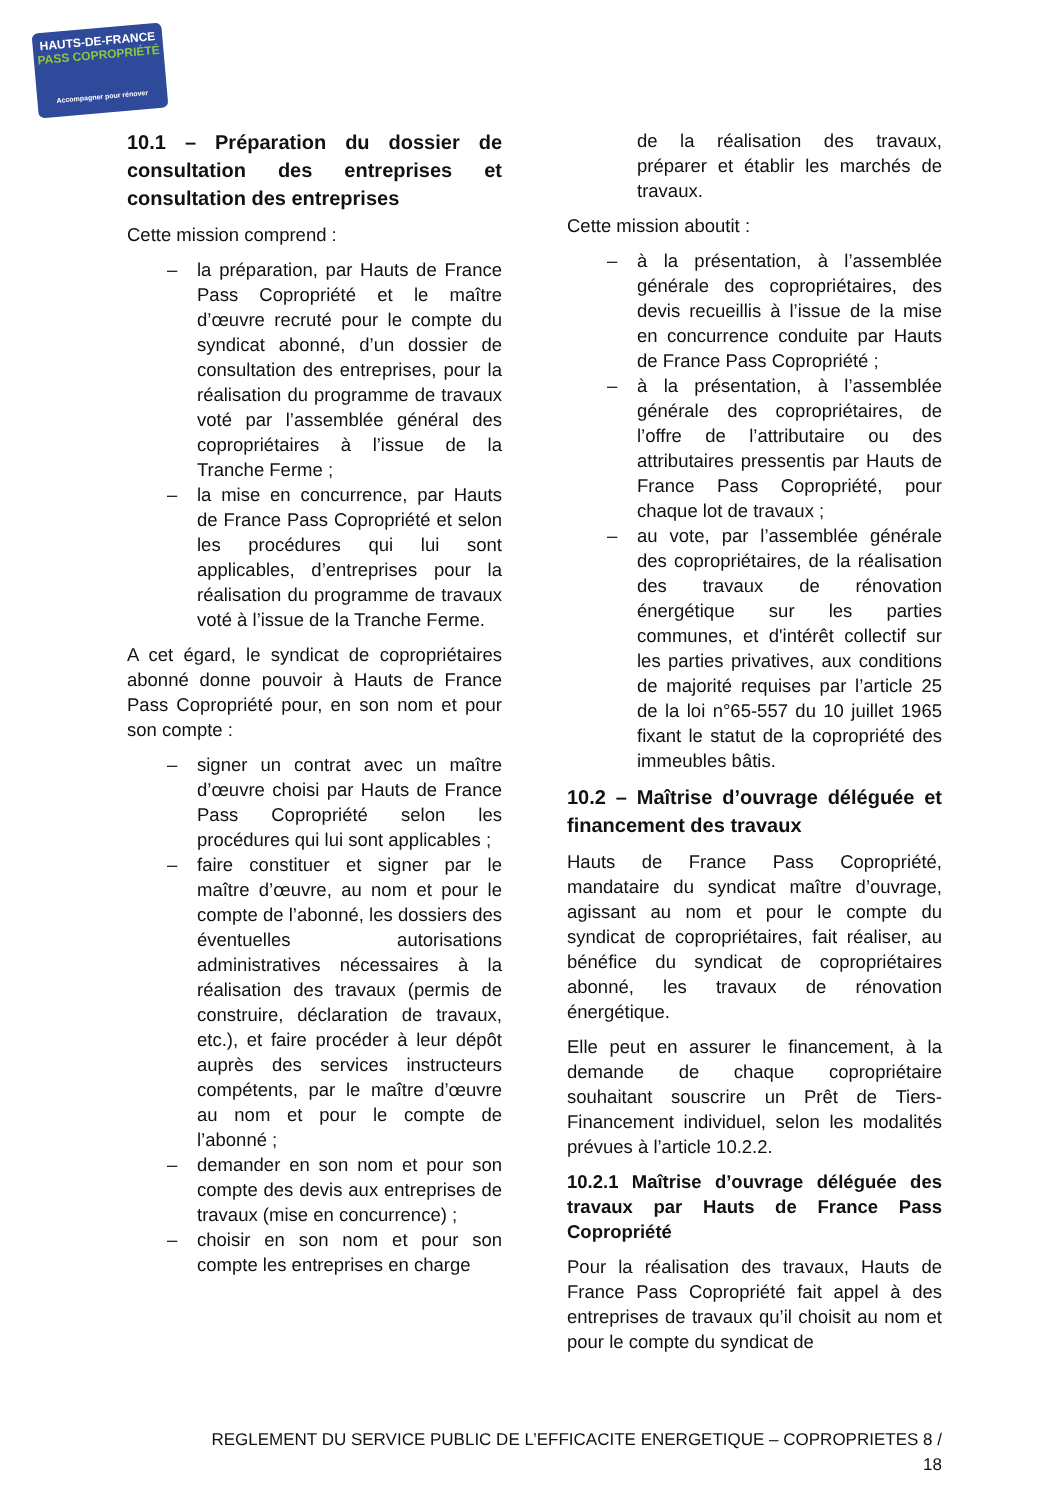HAUTS-DE-FRANCE
PASS COPROPRIÉTÉ
Accompagner pour rénover
10.1 – Préparation du dossier de consultation des entreprises et consultation des entreprises
Cette mission comprend :
– la préparation, par Hauts de France Pass Copropriété et le maître d’œuvre recruté pour le compte du syndicat abonné, d’un dossier de consultation des entreprises, pour la réalisation du programme de travaux voté par l’assemblée général des copropriétaires à l’issue de la Tranche Ferme ;
– la mise en concurrence, par Hauts de France Pass Copropriété et selon les procédures qui lui sont applicables, d’entreprises pour la réalisation du programme de travaux voté à l’issue de la Tranche Ferme.
A cet égard, le syndicat de copropriétaires abonné donne pouvoir à Hauts de France Pass Copropriété pour, en son nom et pour son compte :
– signer un contrat avec un maître d’œuvre choisi par Hauts de France Pass Copropriété selon les procédures qui lui sont applicables ;
– faire constituer et signer par le maître d’œuvre, au nom et pour le compte de l’abonné, les dossiers des éventuelles autorisations administratives nécessaires à la réalisation des travaux (permis de construire, déclaration de travaux, etc.), et faire procéder à leur dépôt auprès des services instructeurs compétents, par le maître d’œuvre au nom et pour le compte de l’abonné ;
– demander en son nom et pour son compte des devis aux entreprises de travaux (mise en concurrence) ;
– choisir en son nom et pour son compte les entreprises en charge
de la réalisation des travaux, préparer et établir les marchés de travaux.
Cette mission aboutit :
– à la présentation, à l’assemblée générale des copropriétaires, des devis recueillis à l’issue de la mise en concurrence conduite par Hauts de France Pass Copropriété ;
– à la présentation, à l’assemblée générale des copropriétaires, de l’offre de l’attributaire ou des attributaires pressentis par Hauts de France Pass Copropriété, pour chaque lot de travaux ;
– au vote, par l’assemblée générale des copropriétaires, de la réalisation des travaux de rénovation énergétique sur les parties communes, et d'intérêt collectif sur les parties privatives, aux conditions de majorité requises par l’article 25 de la loi n°65-557 du 10 juillet 1965 fixant le statut de la copropriété des immeubles bâtis.
10.2 – Maîtrise d’ouvrage déléguée et financement des travaux
Hauts de France Pass Copropriété, mandataire du syndicat maître d’ouvrage, agissant au nom et pour le compte du syndicat de copropriétaires, fait réaliser, au bénéfice du syndicat de copropriétaires abonné, les travaux de rénovation énergétique.
Elle peut en assurer le financement, à la demande de chaque copropriétaire souhaitant souscrire un Prêt de Tiers-Financement individuel, selon les modalités prévues à l’article 10.2.2.
10.2.1 Maîtrise d’ouvrage déléguée des travaux par Hauts de France Pass Copropriété
Pour la réalisation des travaux, Hauts de France Pass Copropriété fait appel à des entreprises de travaux qu’il choisit au nom et pour le compte du syndicat de
REGLEMENT DU SERVICE PUBLIC DE L’EFFICACITE ENERGETIQUE – COPROPRIETES 8 / 18